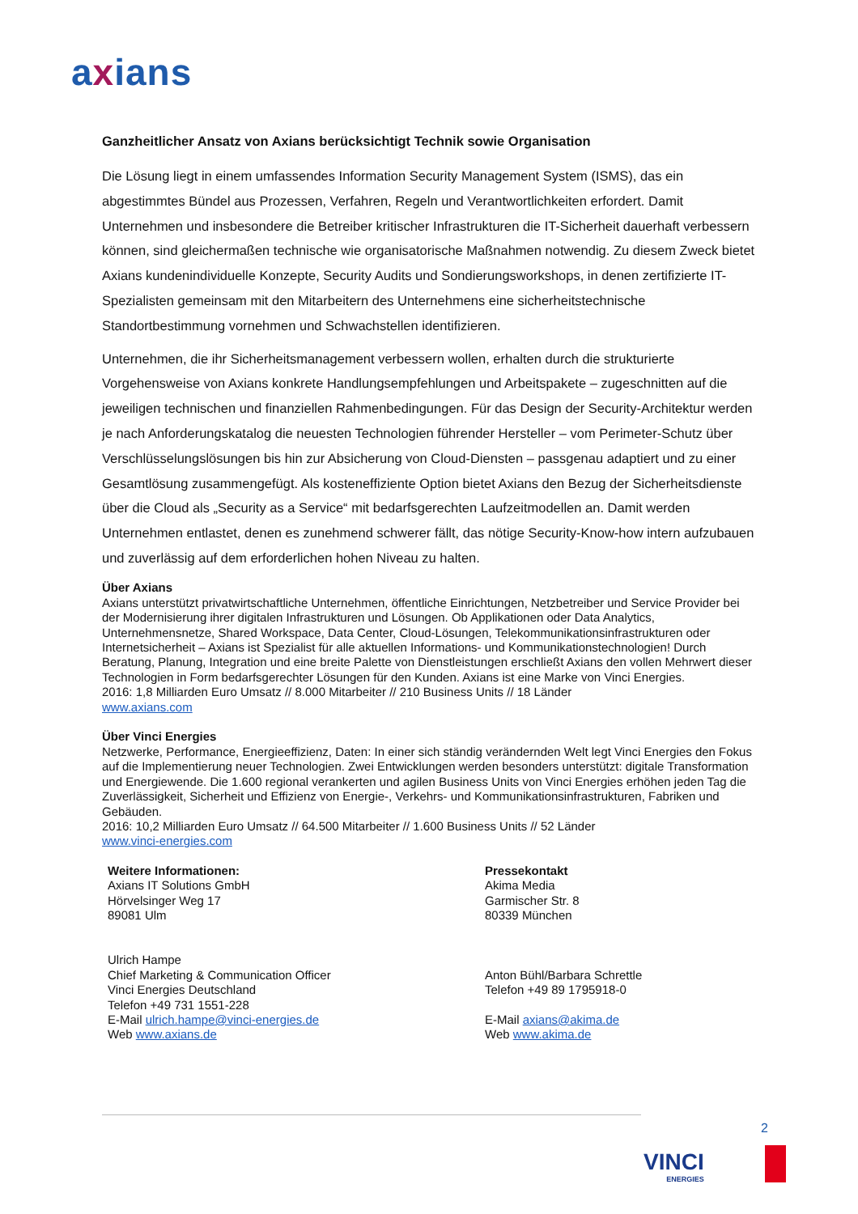axians
Ganzheitlicher Ansatz von Axians berücksichtigt Technik sowie Organisation
Die Lösung liegt in einem umfassendes Information Security Management System (ISMS), das ein abgestimmtes Bündel aus Prozessen, Verfahren, Regeln und Verantwortlichkeiten erfordert. Damit Unternehmen und insbesondere die Betreiber kritischer Infrastrukturen die IT-Sicherheit dauerhaft verbessern können, sind gleichermaßen technische wie organisatorische Maßnahmen notwendig. Zu diesem Zweck bietet Axians kundenindividuelle Konzepte, Security Audits und Sondierungsworkshops, in denen zertifizierte IT-Spezialisten gemeinsam mit den Mitarbeitern des Unternehmens eine sicherheitstechnische Standortbestimmung vornehmen und Schwachstellen identifizieren.
Unternehmen, die ihr Sicherheitsmanagement verbessern wollen, erhalten durch die strukturierte Vorgehensweise von Axians konkrete Handlungsempfehlungen und Arbeitspakete – zugeschnitten auf die jeweiligen technischen und finanziellen Rahmenbedingungen. Für das Design der Security-Architektur werden je nach Anforderungskatalog die neuesten Technologien führender Hersteller – vom Perimeter-Schutz über Verschlüsselungslösungen bis hin zur Absicherung von Cloud-Diensten – passgenau adaptiert und zu einer Gesamtlösung zusammengefügt. Als kosteneffiziente Option bietet Axians den Bezug der Sicherheitsdienste über die Cloud als „Security as a Service“ mit bedarfsgerechten Laufzeitmodellen an. Damit werden Unternehmen entlastet, denen es zunehmend schwerer fällt, das nötige Security-Know-how intern aufzubauen und zuverlässig auf dem erforderlichen hohen Niveau zu halten.
Über Axians
Axians unterstützt privatwirtschaftliche Unternehmen, öffentliche Einrichtungen, Netzbetreiber und Service Provider bei der Modernisierung ihrer digitalen Infrastrukturen und Lösungen. Ob Applikationen oder Data Analytics, Unternehmensnetze, Shared Workspace, Data Center, Cloud-Lösungen, Telekommunikationsinfrastrukturen oder Internetsicherheit – Axians ist Spezialist für alle aktuellen Informations- und Kommunikationstechnologien! Durch Beratung, Planung, Integration und eine breite Palette von Dienstleistungen erschließt Axians den vollen Mehrwert dieser Technologien in Form bedarfsgerechter Lösungen für den Kunden. Axians ist eine Marke von Vinci Energies.
2016: 1,8 Milliarden Euro Umsatz // 8.000 Mitarbeiter // 210 Business Units // 18 Länder
www.axians.com
Über Vinci Energies
Netzwerke, Performance, Energieeffizienz, Daten: In einer sich ständig verändernden Welt legt Vinci Energies den Fokus auf die Implementierung neuer Technologien. Zwei Entwicklungen werden besonders unterstützt: digitale Transformation und Energiewende. Die 1.600 regional verankerten und agilen Business Units von Vinci Energies erhöhen jeden Tag die Zuverlässigkeit, Sicherheit und Effizienz von Energie-, Verkehrs- und Kommunikationsinfrastrukturen, Fabriken und Gebäuden.
2016: 10,2 Milliarden Euro Umsatz // 64.500 Mitarbeiter // 1.600 Business Units // 52 Länder
www.vinci-energies.com
Weitere Informationen:
Axians IT Solutions GmbH
Hörvelsinger Weg 17
89081 Ulm
Ulrich Hampe
Chief Marketing & Communication Officer
Vinci Energies Deutschland
Telefon +49 731 1551-228
E-Mail ulrich.hampe@vinci-energies.de
Web www.axians.de
Pressekontakt
Akima Media
Garmischer Str. 8
80339 München
Anton Bühl/Barbara Schrettle
Telefon +49 89 1795918-0
E-Mail axians@akima.de
Web www.akima.de
2
VINCI
ENERGIES